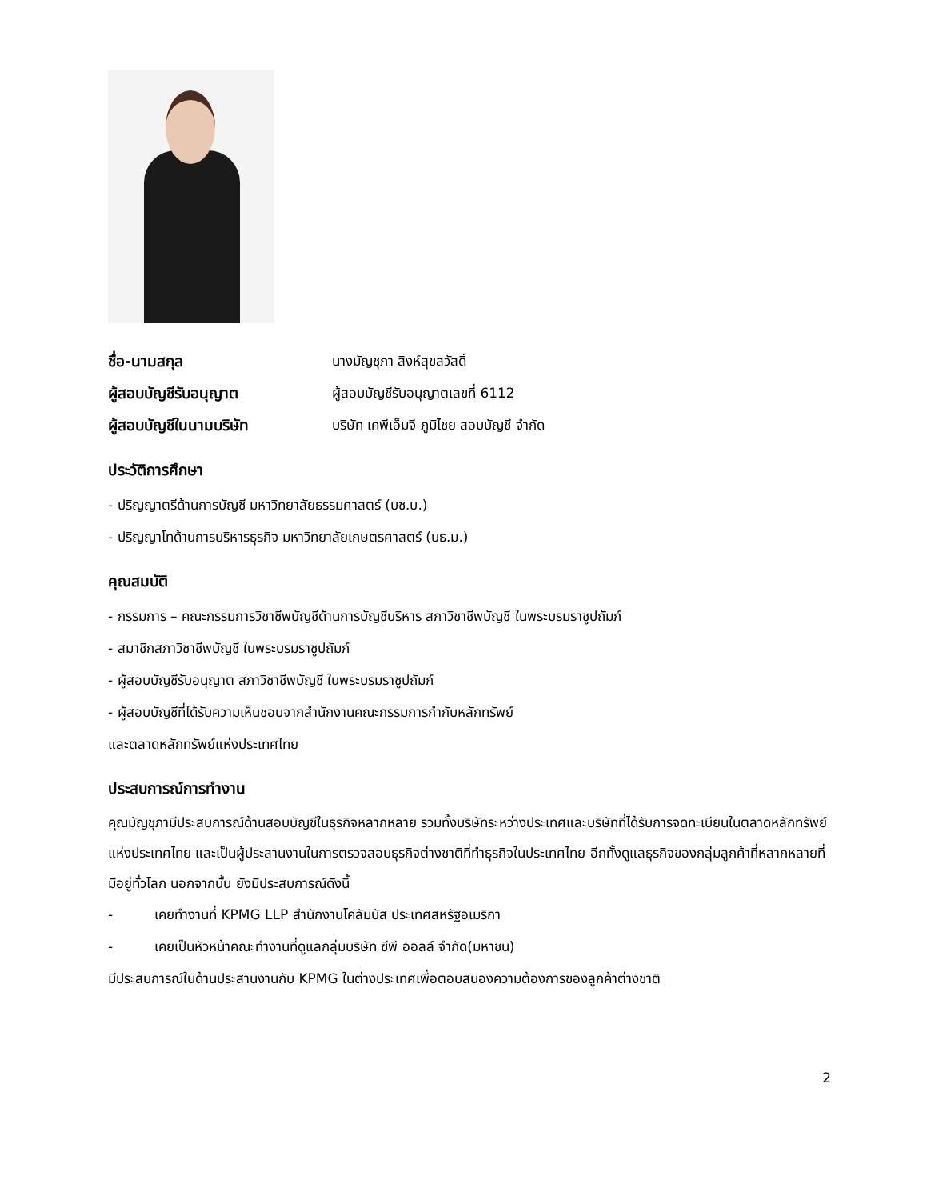ชื่อ-นามสกุล นางมัญชุภา สิงห์สุขสวัสดิ์
ผู้สอบบัญชีรับอนุญาต ผู้สอบบัญชีรับอนุญาตเลขที่ 6112
ผู้สอบบัญชีในนามบริษัท บริษัท เคพีเอ็มจี ภูมิไชย สอบบัญชี จำกัด
ประวัติการศึกษา
- ปริญญาตรีด้านการบัญชี มหาวิทยาลัยธรรมศาสตร์ (บช.บ.)
- ปริญญาโทด้านการบริหารธุรกิจ มหาวิทยาลัยเกษตรศาสตร์ (บธ.ม.)
คุณสมบัติ
- กรรมการ – คณะกรรมการวิชาชีพบัญชีด้านการบัญชีบริหาร สภาวิชาชีพบัญชี ในพระบรมราชูปถัมภ์
- สมาชิกสภาวิชาชีพบัญชี ในพระบรมราชูปถัมภ์
- ผู้สอบบัญชีรับอนุญาต สภาวิชาชีพบัญชี ในพระบรมราชูปถัมภ์
- ผู้สอบบัญชีที่ได้รับความเห็นชอบจากสำนักงานคณะกรรมการกำกับหลักทรัพย์
และตลาดหลักทรัพย์แห่งประเทศไทย
ประสบการณ์การทำงาน
คุณมัญชุภามีประสบการณ์ด้านสอบบัญชีในธุรกิจหลากหลาย รวมทั้งบริษัทระหว่างประเทศและบริษัทที่ได้รับการจดทะเบียนในตลาดหลักทรัพย์แห่งประเทศไทย และเป็นผู้ประสานงานในการตรวจสอบธุรกิจต่างชาติที่ทำธุรกิจในประเทศไทย อีกทั้งดูแลธุรกิจของกลุ่มลูกค้าที่หลากหลายที่มีอยู่ทั่วโลก นอกจากนั้น ยังมีประสบการณ์ดังนี้
- เคยทำงานที่ KPMG LLP สำนักงานโคลัมบัส ประเทศสหรัฐอเมริกา
- เคยเป็นหัวหน้าคณะทำงานที่ดูแลกลุ่มบริษัท ซีพี ออลล์ จำกัด(มหาชน)
มีประสบการณ์ในด้านประสานงานกับ KPMG ในต่างประเทศเพื่อตอบสนองความต้องการของลูกค้าต่างชาติ
2